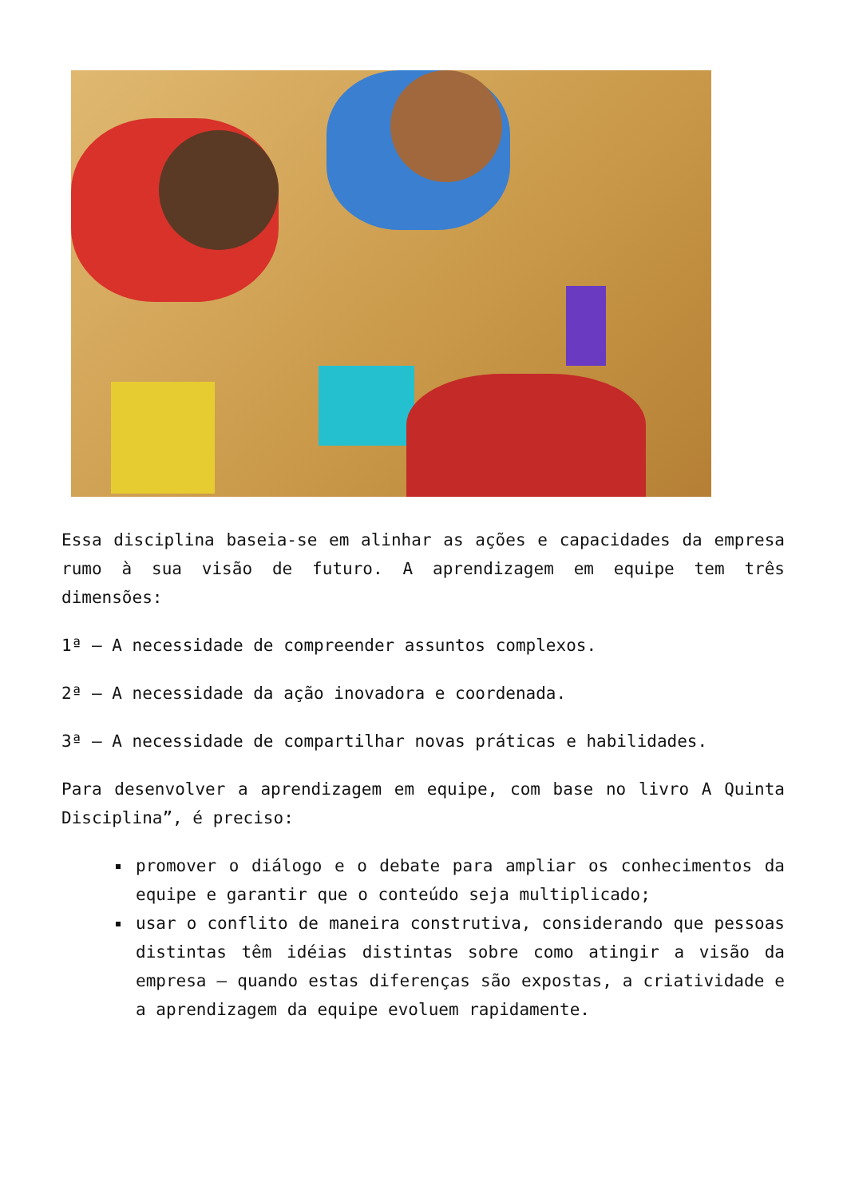Essa disciplina baseia-se em alinhar as ações e capacidades da empresa rumo à sua visão de futuro. A aprendizagem em equipe tem três dimensões:
1ª – A necessidade de compreender assuntos complexos.
2ª – A necessidade da ação inovadora e coordenada.
3ª – A necessidade de compartilhar novas práticas e habilidades.
Para desenvolver a aprendizagem em equipe, com base no livro A Quinta Disciplina”, é preciso:
promover o diálogo e o debate para ampliar os conhecimentos da equipe e garantir que o conteúdo seja multiplicado;
usar o conflito de maneira construtiva, considerando que pessoas distintas têm idéias distintas sobre como atingir a visão da empresa – quando estas diferenças são expostas, a criatividade e a aprendizagem da equipe evoluem rapidamente.